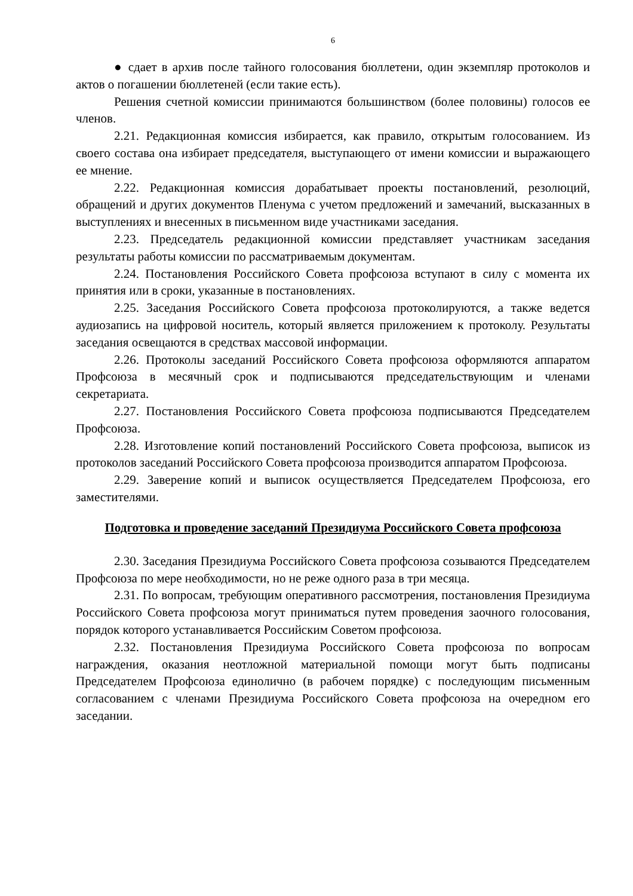6
● сдает в архив после тайного голосования бюллетени, один экземпляр протоколов и актов о погашении бюллетеней (если такие есть).
Решения счетной комиссии принимаются большинством (более половины) голосов ее членов.
2.21. Редакционная комиссия избирается, как правило, открытым голосованием. Из своего состава она избирает председателя, выступающего от имени комиссии и выражающего ее мнение.
2.22. Редакционная комиссия дорабатывает проекты постановлений, резолюций, обращений и других документов Пленума с учетом предложений и замечаний, высказанных в выступлениях и внесенных в письменном виде участниками заседания.
2.23. Председатель редакционной комиссии представляет участникам заседания результаты работы комиссии по рассматриваемым документам.
2.24. Постановления Российского Совета профсоюза вступают в силу с момента их принятия или в сроки, указанные в постановлениях.
2.25. Заседания Российского Совета профсоюза протоколируются, а также ведется аудиозапись на цифровой носитель, который является приложением к протоколу. Результаты заседания освещаются в средствах массовой информации.
2.26. Протоколы заседаний Российского Совета профсоюза оформляются аппаратом Профсоюза в месячный срок и подписываются председательствующим и членами секретариата.
2.27. Постановления Российского Совета профсоюза подписываются Председателем Профсоюза.
2.28. Изготовление копий постановлений Российского Совета профсоюза, выписок из протоколов заседаний Российского Совета профсоюза производится аппаратом Профсоюза.
2.29. Заверение копий и выписок осуществляется Председателем Профсоюза, его заместителями.
Подготовка и проведение заседаний Президиума Российского Совета профсоюза
2.30. Заседания Президиума Российского Совета профсоюза созываются Председателем Профсоюза по мере необходимости, но не реже одного раза в три месяца.
2.31. По вопросам, требующим оперативного рассмотрения, постановления Президиума Российского Совета профсоюза могут приниматься путем проведения заочного голосования, порядок которого устанавливается Российским Советом профсоюза.
2.32. Постановления Президиума Российского Совета профсоюза по вопросам награждения, оказания неотложной материальной помощи могут быть подписаны Председателем Профсоюза единолично (в рабочем порядке) с последующим письменным согласованием с членами Президиума Российского Совета профсоюза на очередном его заседании.